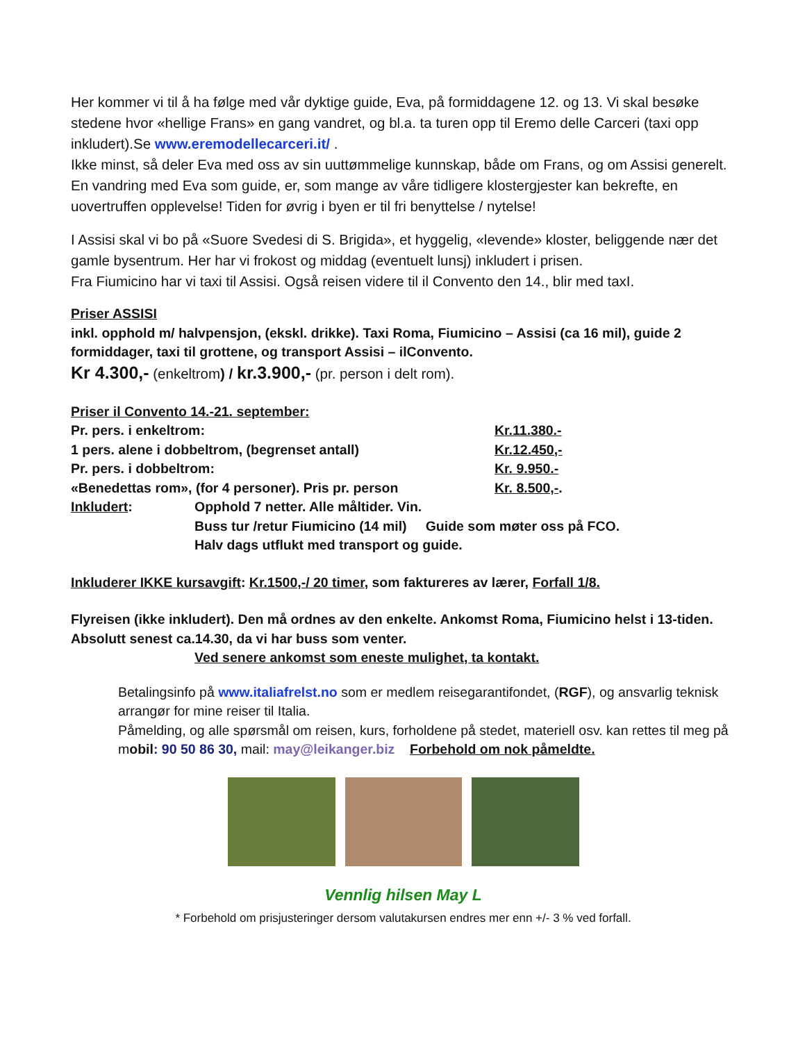Her kommer vi til å ha følge med vår dyktige guide, Eva, på formiddagene 12. og 13. Vi skal besøke stedene hvor «hellige Frans» en gang vandret, og bl.a. ta turen opp til Eremo delle Carceri (taxi opp inkludert).Se www.eremodellecarceri.it/ .
Ikke minst, så deler Eva med oss av sin uuttømmelige kunnskap, både om Frans, og om Assisi generelt. En vandring med Eva som guide, er, som mange av våre tidligere klostergjester kan bekrefte, en uovertruffen opplevelse! Tiden for øvrig i byen er til fri benyttelse / nytelse!
I Assisi skal vi bo på «Suore Svedesi di S. Brigida», et hyggelig, «levende» kloster, beliggende nær det gamle bysentrum. Her har vi frokost og middag (eventuelt lunsj) inkludert i prisen.
Fra Fiumicino har vi taxi til Assisi. Også reisen videre til il Convento den 14., blir med taxI.
Priser ASSISI
inkl. opphold m/ halvpensjon, (ekskl. drikke). Taxi Roma, Fiumicino – Assisi (ca 16 mil), guide 2 formiddager, taxi til grottene, og transport Assisi – ilConvento.
Kr 4.300,- (enkeltrom) / kr.3.900,- (pr. person i delt rom).
Priser il Convento 14.-21. september:
Pr. pers. i enkeltrom: Kr.11.380.-
1 pers. alene i dobbeltrom, (begrenset antall) Kr.12.450,-
Pr. pers. i dobbeltrom: Kr. 9.950.-
«Benedettas rom», (for 4 personer). Pris pr. person Kr. 8.500,-.
Inkludert: Opphold 7 netter. Alle måltider. Vin.
Buss tur /retur Fiumicino (14 mil) Guide som møter oss på FCO.
Halv dags utflukt med transport og guide.
Inkluderer IKKE kursavgift: Kr.1500,-/ 20 timer, som faktureres av lærer, Forfall 1/8.
Flyreisen (ikke inkludert). Den må ordnes av den enkelte. Ankomst Roma, Fiumicino helst i 13-tiden. Absolutt senest ca.14.30, da vi har buss som venter.
Ved senere ankomst som eneste mulighet, ta kontakt.
Betalingsinfo på www.italiafrelst.no som er medlem reisegarantifondet, (RGF), og ansvarlig teknisk arrangør for mine reiser til Italia.
Påmelding, og alle spørsmål om reisen, kurs, forholdene på stedet, materiell osv. kan rettes til meg på mobil: 90 50 86 30, mail: may@leikanger.biz Forbehold om nok påmeldte.
Vennlig hilsen May L
* Forbehold om prisjusteringer dersom valutakursen endres mer enn +/- 3 % ved forfall.